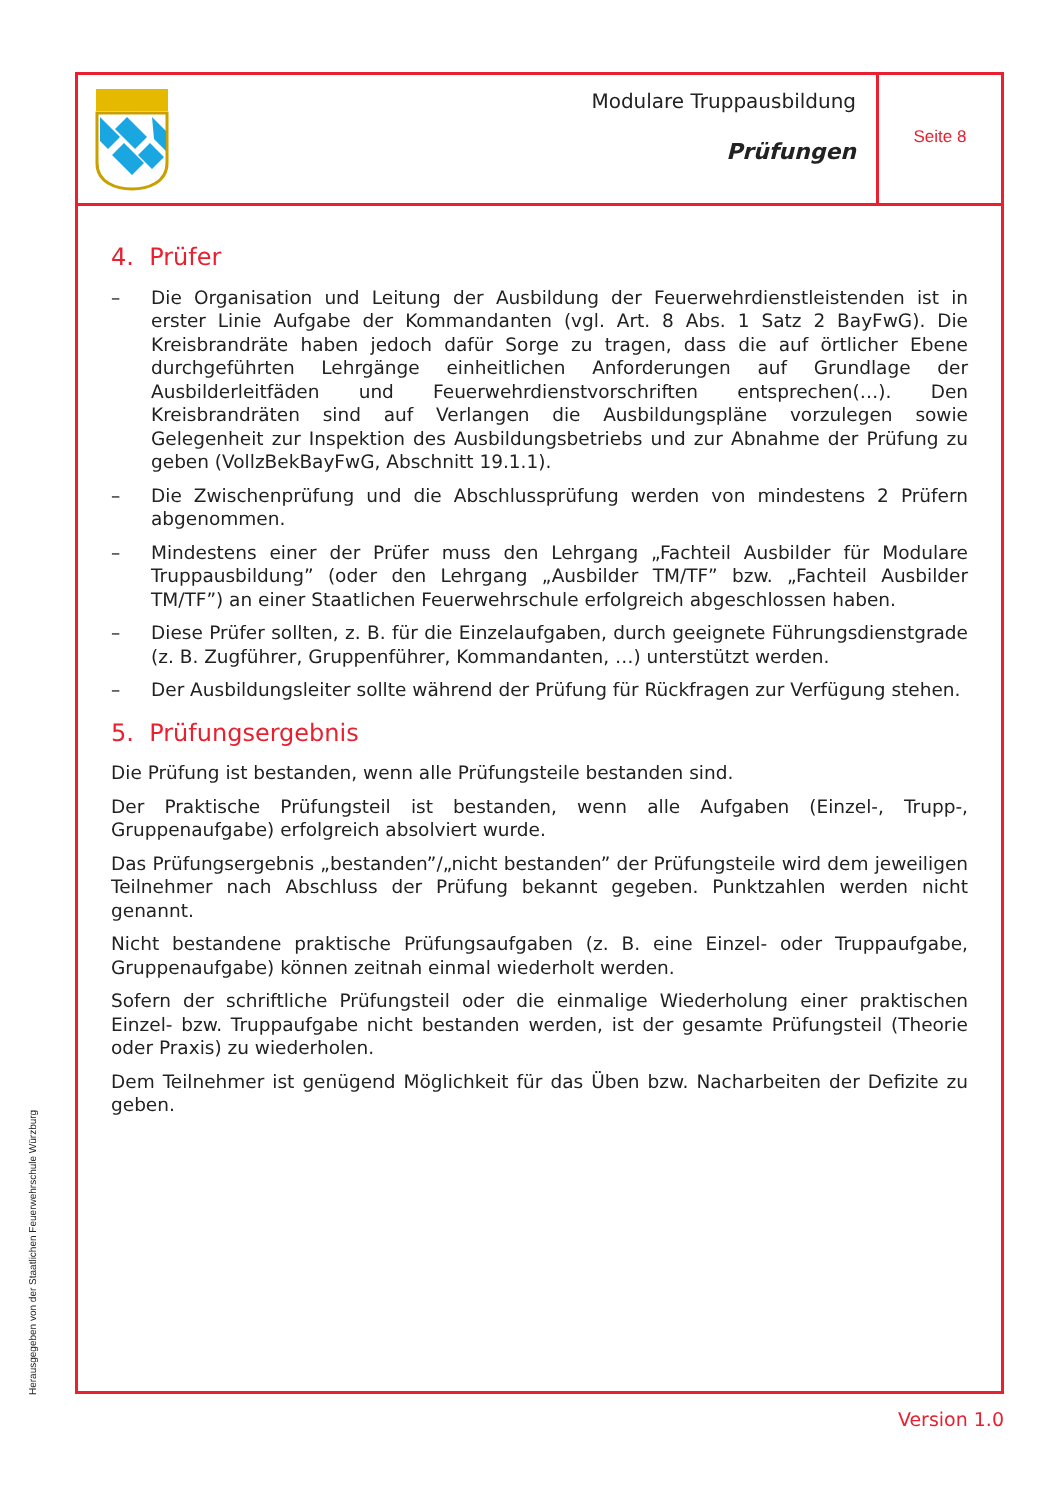Modulare Truppausbildung
Prüfungen
Seite 8
4. Prüfer
– Die Organisation und Leitung der Ausbildung der Feuerwehrdienstleistenden ist in erster Linie Aufgabe der Kommandanten (vgl. Art. 8 Abs. 1 Satz 2 BayFwG). Die Kreisbrandräte haben jedoch dafür Sorge zu tragen, dass die auf örtlicher Ebene durchgeführten Lehrgänge einheitlichen Anforderungen auf Grundlage der Ausbilderleitfäden und Feuerwehrdienstvorschriften entsprechen(…). Den Kreisbrandräten sind auf Verlangen die Ausbildungspläne vorzulegen sowie Gelegenheit zur Inspektion des Ausbildungsbetriebs und zur Abnahme der Prüfung zu geben (VollzBekBayFwG, Abschnitt 19.1.1).
– Die Zwischenprüfung und die Abschlussprüfung werden von mindestens 2 Prüfern abgenommen.
– Mindestens einer der Prüfer muss den Lehrgang „Fachteil Ausbilder für Modulare Truppausbildung” (oder den Lehrgang „Ausbilder TM/TF” bzw. „Fachteil Ausbilder TM/TF”) an einer Staatlichen Feuerwehrschule erfolgreich abgeschlossen haben.
– Diese Prüfer sollten, z. B. für die Einzelaufgaben, durch geeignete Führungsdienstgrade (z. B. Zugführer, Gruppenführer, Kommandanten, …) unterstützt werden.
– Der Ausbildungsleiter sollte während der Prüfung für Rückfragen zur Verfügung stehen.
5. Prüfungsergebnis
Die Prüfung ist bestanden, wenn alle Prüfungsteile bestanden sind.
Der Praktische Prüfungsteil ist bestanden, wenn alle Aufgaben (Einzel-, Trupp-, Gruppenaufgabe) erfolgreich absolviert wurde.
Das Prüfungsergebnis „bestanden”/„nicht bestanden” der Prüfungsteile wird dem jeweiligen Teilnehmer nach Abschluss der Prüfung bekannt gegeben. Punktzahlen werden nicht genannt.
Nicht bestandene praktische Prüfungsaufgaben (z. B. eine Einzel- oder Truppaufgabe, Gruppenaufgabe) können zeitnah einmal wiederholt werden.
Sofern der schriftliche Prüfungsteil oder die einmalige Wiederholung einer praktischen Einzel- bzw. Truppaufgabe nicht bestanden werden, ist der gesamte Prüfungsteil (Theorie oder Praxis) zu wiederholen.
Dem Teilnehmer ist genügend Möglichkeit für das Üben bzw. Nacharbeiten der Defizite zu geben.
Herausgegeben von der Staatlichen Feuerwehrschule Würzburg
Version 1.0